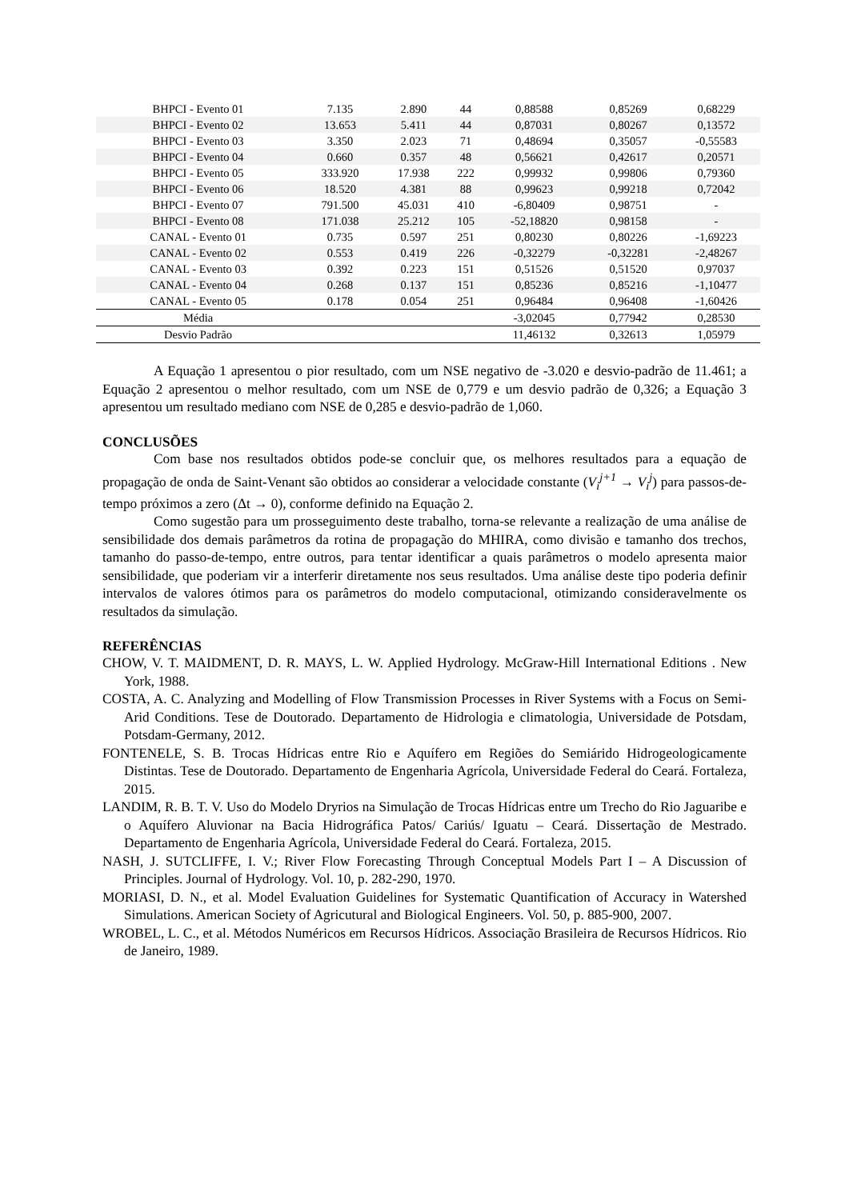| BHPCI - Evento 01 | 7.135 | 2.890 | 44 | 0,88588 | 0,85269 | 0,68229 |
| BHPCI - Evento 02 | 13.653 | 5.411 | 44 | 0,87031 | 0,80267 | 0,13572 |
| BHPCI - Evento 03 | 3.350 | 2.023 | 71 | 0,48694 | 0,35057 | -0,55583 |
| BHPCI - Evento 04 | 0.660 | 0.357 | 48 | 0,56621 | 0,42617 | 0,20571 |
| BHPCI - Evento 05 | 333.920 | 17.938 | 222 | 0,99932 | 0,99806 | 0,79360 |
| BHPCI - Evento 06 | 18.520 | 4.381 | 88 | 0,99623 | 0,99218 | 0,72042 |
| BHPCI - Evento 07 | 791.500 | 45.031 | 410 | -6,80409 | 0,98751 | - |
| BHPCI - Evento 08 | 171.038 | 25.212 | 105 | -52,18820 | 0,98158 | - |
| CANAL - Evento 01 | 0.735 | 0.597 | 251 | 0,80230 | 0,80226 | -1,69223 |
| CANAL - Evento 02 | 0.553 | 0.419 | 226 | -0,32279 | -0,32281 | -2,48267 |
| CANAL - Evento 03 | 0.392 | 0.223 | 151 | 0,51526 | 0,51520 | 0,97037 |
| CANAL - Evento 04 | 0.268 | 0.137 | 151 | 0,85236 | 0,85216 | -1,10477 |
| CANAL - Evento 05 | 0.178 | 0.054 | 251 | 0,96484 | 0,96408 | -1,60426 |
| Média | | | | -3,02045 | 0,77942 | 0,28530 |
| Desvio Padrão | | | | 11,46132 | 0,32613 | 1,05979 |
A Equação 1 apresentou o pior resultado, com um NSE negativo de -3.020 e desvio-padrão de 11.461; a Equação 2 apresentou o melhor resultado, com um NSE de 0,779 e um desvio padrão de 0,326; a Equação 3 apresentou um resultado mediano com NSE de 0,285 e desvio-padrão de 1,060.
CONCLUSÕES
Com base nos resultados obtidos pode-se concluir que, os melhores resultados para a equação de propagação de onda de Saint-Venant são obtidos ao considerar a velocidade constante (V<sub>i</sub><sup>j+1</sup> → V<sub>i</sub><sup>j</sup>) para passos-de-tempo próximos a zero (Δt → 0), conforme definido na Equação 2.
Como sugestão para um prosseguimento deste trabalho, torna-se relevante a realização de uma análise de sensibilidade dos demais parâmetros da rotina de propagação do MHIRA, como divisão e tamanho dos trechos, tamanho do passo-de-tempo, entre outros, para tentar identificar a quais parâmetros o modelo apresenta maior sensibilidade, que poderiam vir a interferir diretamente nos seus resultados. Uma análise deste tipo poderia definir intervalos de valores ótimos para os parâmetros do modelo computacional, otimizando consideravelmente os resultados da simulação.
REFERÊNCIAS
CHOW, V. T. MAIDMENT, D. R. MAYS, L. W. Applied Hydrology. McGraw-Hill International Editions . New York, 1988.
COSTA, A. C. Analyzing and Modelling of Flow Transmission Processes in River Systems with a Focus on Semi-Arid Conditions. Tese de Doutorado. Departamento de Hidrologia e climatologia, Universidade de Potsdam, Potsdam-Germany, 2012.
FONTENELE, S. B. Trocas Hídricas entre Rio e Aquífero em Regiões do Semiárido Hidrogeologicamente Distintas. Tese de Doutorado. Departamento de Engenharia Agrícola, Universidade Federal do Ceará. Fortaleza, 2015.
LANDIM, R. B. T. V. Uso do Modelo Dryrios na Simulação de Trocas Hídricas entre um Trecho do Rio Jaguaribe e o Aquífero Aluvionar na Bacia Hidrográfica Patos/ Cariús/ Iguatu – Ceará. Dissertação de Mestrado. Departamento de Engenharia Agrícola, Universidade Federal do Ceará. Fortaleza, 2015.
NASH, J. SUTCLIFFE, I. V.; River Flow Forecasting Through Conceptual Models Part I – A Discussion of Principles. Journal of Hydrology. Vol. 10, p. 282-290, 1970.
MORIASI, D. N., et al. Model Evaluation Guidelines for Systematic Quantification of Accuracy in Watershed Simulations. American Society of Agricutural and Biological Engineers. Vol. 50, p. 885-900, 2007.
WROBEL, L. C., et al. Métodos Numéricos em Recursos Hídricos. Associação Brasileira de Recursos Hídricos. Rio de Janeiro, 1989.